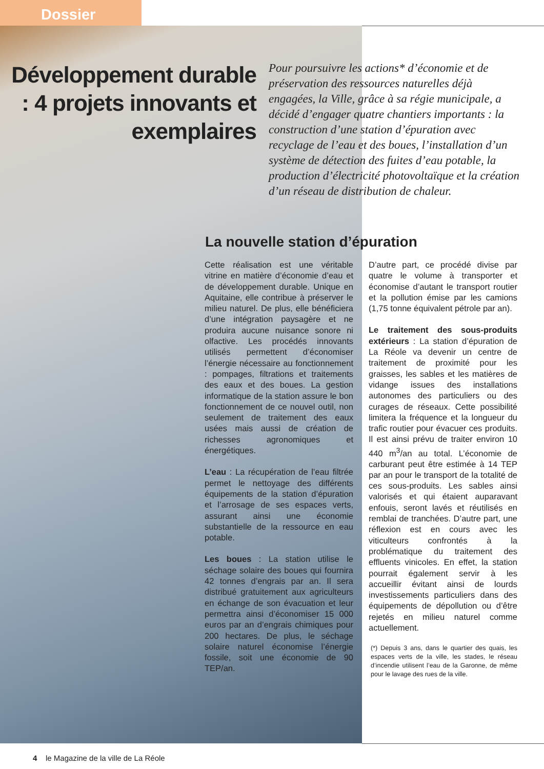Dossier
Développement durable : 4 projets innovants et exemplaires
Pour poursuivre les actions* d’économie et de préservation des ressources naturelles déjà engagées, la Ville, grâce à sa régie municipale, a décidé d’engager quatre chantiers importants : la construction d’une station d’épuration avec recyclage de l’eau et des boues, l’installation d’un système de détection des fuites d’eau potable, la production d’électricité photovoltaïque et la création d’un réseau de distribution de chaleur.
La nouvelle station d’épuration
Cette réalisation est une véritable vitrine en matière d’économie d’eau et de développement durable. Unique en Aquitaine, elle contribue à préserver le milieu naturel. De plus, elle bénéficiera d’une intégration paysagère et ne produira aucune nuisance sonore ni olfactive. Les procédés innovants utilisés permettent d’économiser l’énergie nécessaire au fonctionnement : pompages, filtrations et traitements des eaux et des boues. La gestion informatique de la station assure le bon fonctionnement de ce nouvel outil, non seulement de traitement des eaux usées mais aussi de création de richesses agronomiques et énergétiques.
L’eau : La récupération de l’eau filtrée permet le nettoyage des différents équipements de la station d’épuration et l’arrosage de ses espaces verts, assurant ainsi une économie substantielle de la ressource en eau potable.
Les boues : La station utilise le séchage solaire des boues qui fournira 42 tonnes d’engrais par an. Il sera distribué gratuitement aux agriculteurs en échange de son évacuation et leur permettra ainsi d’économiser 15 000 euros par an d’engrais chimiques pour 200 hectares. De plus, le séchage solaire naturel économise l’énergie fossile, soit une économie de 90 TEP/an.
D’autre part, ce procédé divise par quatre le volume à transporter et économise d’autant le transport routier et la pollution émise par les camions (1,75 tonne équivalent pétrole par an).
Le traitement des sous-produits extérieurs : La station d’épuration de La Réole va devenir un centre de traitement de proximité pour les graisses, les sables et les matières de vidange issues des installations autonomes des particuliers ou des curages de réseaux. Cette possibilité limitera la fréquence et la longueur du trafic routier pour évacuer ces produits. Il est ainsi prévu de traiter environ 10 440 m<sup>3</sup>/an au total. L’économie de carburant peut être estimée à 14 TEP par an pour le transport de la totalité de ces sous-produits. Les sables ainsi valorisés et qui étaient auparavant enfouis, seront lavés et réutilisés en remblai de tranchées. D’autre part, une réflexion est en cours avec les viticulteurs confrontés à la problématique du traitement des effluents vinicoles. En effet, la station pourrait également servir à les accueillir évitant ainsi de lourds investissements particuliers dans des équipements de dépollution ou d’être rejetés en milieu naturel comme actuellement.
(*) Depuis 3 ans, dans le quartier des quais, les espaces verts de la ville, les stades, le réseau d’incendie utilisent l’eau de la Garonne, de même pour le lavage des rues de la ville.
4 le Magazine de la ville de La Réole